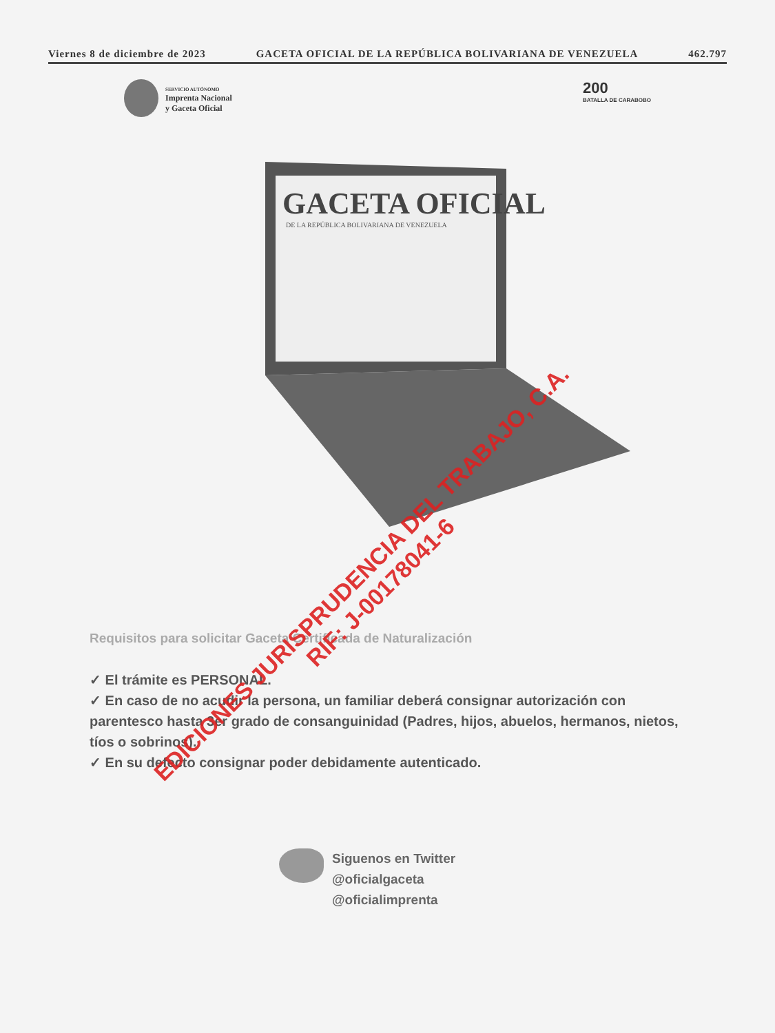Viernes 8 de diciembre de 2023 GACETA OFICIAL DE LA REPÚBLICA BOLIVARIANA DE VENEZUELA 462.797
SERVICIO AUTÓNOMO
Imprenta Nacional
y Gaceta Oficial
200
BATALLA DE CARABOBO
GACETA OFICIAL
DE LA REPÚBLICA BOLIVARIANA DE VENEZUELA
Requisitos para solicitar Gaceta Certificada de Naturalización
✓ El trámite es PERSONAL.
✓ En caso de no acudir la persona, un familiar deberá consignar autorización con parentesco hasta 3er grado de consanguinidad (Padres, hijos, abuelos, hermanos, nietos, tíos o sobrinos).
✓ En su defecto consignar poder debidamente autenticado.
Siguenos en Twitter
@oficialgaceta
@oficialimprenta
EDICIONES JURISPRUDENCIA DEL TRABAJO, C.A.
RIF: J-00178041-6